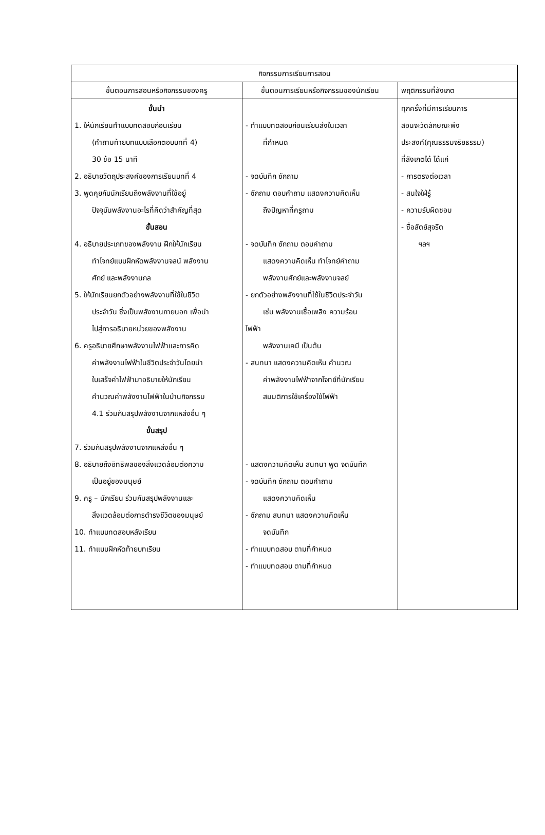| กิจกรรมการเรียนการสอน | | |
| --- | --- | --- |
| ขั้นตอนการสอนหรือกิจกรรมของครู | ขั้นตอนการเรียนหรือกิจกรรมของนักเรียน | พฤติกรรมที่สังเกต |
| ขั้นนำ 1. ให้นักเรียนทำแบบทดสอบก่อนเรียน (คำถามท้ายบทแบบเลือกตอบบทที่ 4) 30 ข้อ 15 นาที 2. อธิบายวัตถุประสงค์ของการเรียนบทที่ 4 3. พูดคุยกับนักเรียนถึงพลังงานที่ใช้อยู่ ปัจจุบันพลังงานอะไรที่คิดว่าสำคัญที่สุด ขั้นสอน 4. อธิบายประเภทของพลังงาน ฝึกให้นักเรียน ทำโจทย์แบบฝึกหัดพลังงานจลน์ พลังงาน ศักย์ และพลังงานกล 5. ให้นักเรียนยกตัวอย่างพลังงานที่ใช้ในชีวิต ประจำวัน ซึ่งเป็นพลังงานภายนอก เพื่อนำ ไปสู่การอธิบายหน่วยของพลังงาน 6. ครูอธิบายศึกษาพลังงานไฟฟ้าและการคิด ค่าพลังงานไฟฟ้าในชีวิตประจำวันโดยนำ ใบเสร็จค่าไฟฟ้ามาอธิบายให้นักเรียน คำนวณค่าพลังงานไฟฟ้าในบ้านกิจกรรม 4.1 ร่วมกันสรุปพลังงานจากแหล่งอื่น ๆ ขั้นสรุป 7. ร่วมกันสรุปพลังงานจากแหล่งอื่น ๆ 8. อธิบายถึงอิทธิพลของสิ่งแวดล้อมต่อความ เป็นอยู่ของมนุษย์ 9. ครู – นักเรียน ร่วมกันสรุปพลังงานและ สิ่งแวดล้อมต่อการดำรงชีวิตของมนุษย์ 10. ทำแบบทดสอบหลังเรียน 11. ทำแบบฝึกหัดท้ายบทเรียน | - ทำแบบทดสอบก่อนเรียนส่งในเวลา ที่กำหนด - จดบันทึก ซักถาม - ซักถาม ตอบคำถาม แสดงความคิดเห็น ถึงปัญหาที่ครูถาม - จดบันทึก ซักถาม ตอบคำถาม แสดงความคิดเห็น ทำโจทย์คำถาม พลังงานศักย์และพลังงานจลย์ - ยกตัวอย่างพลังงานที่ใช้ในชีวิตประจำวัน เช่น พลังงานเชื้อเพลิง ความร้อน ไฟฟ้า พลังงานเคมี เป็นต้น - สนทนา แสดงความคิดเห็น คำนวณ ค่าพลังงานไฟฟ้าจากโจทย์ที่นักเรียน สมมติการใช้เครื่องใช้ไฟฟ้า - แสดงความคิดเห็น สนทนา พูด จดบันทึก - จดบันทึก ซักถาม ตอบคำถาม แสดงความคิดเห็น - ซักถาม สนทนา แสดงความคิดเห็น จดบันทึก - ทำแบบทดสอบ ตามที่กำหนด - ทำแบบทดสอบ ตามที่กำหนด | ทุกครั้งที่มีการเรียนการ สอนจะวัดลักษณะพึง ประสงค์(คุณธรรมจริยธรรม) ที่สังเกตได้ ได้แก่ - การตรงต่อเวลา - สนใจใฝ่รู้ - ความรับผิดชอบ - ซื่อสัตย์สุจริต ฯลฯ |